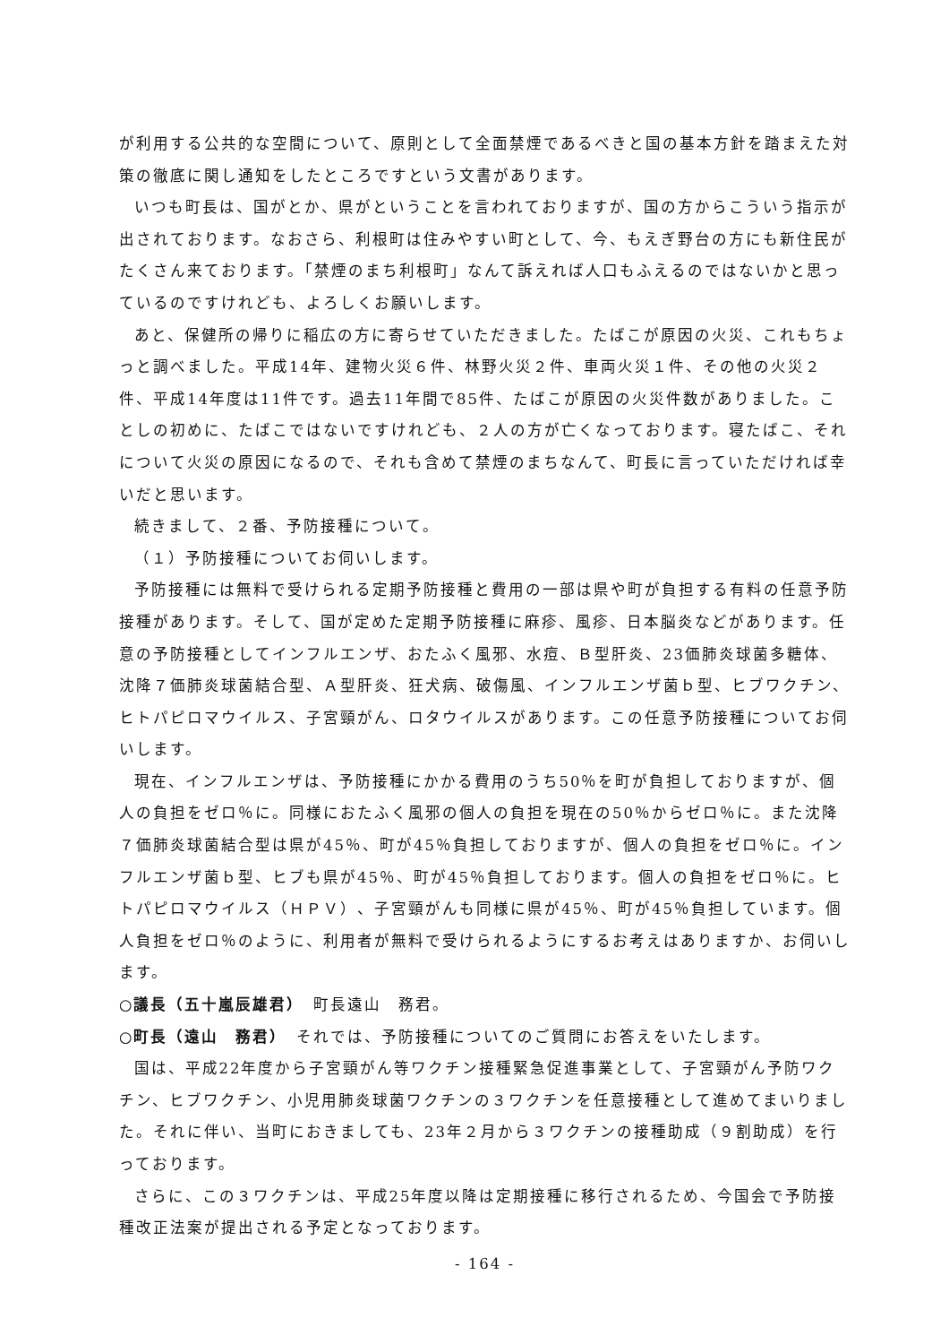が利用する公共的な空間について、原則として全面禁煙であるべきと国の基本方針を踏まえた対策の徹底に関し通知をしたところですという文書があります。
いつも町長は、国がとか、県がということを言われておりますが、国の方からこういう指示が出されております。なおさら、利根町は住みやすい町として、今、もえぎ野台の方にも新住民がたくさん来ております。「禁煙のまち利根町」なんて訴えれば人口もふえるのではないかと思っているのですけれども、よろしくお願いします。
あと、保健所の帰りに稲広の方に寄らせていただきました。たばこが原因の火災、これもちょっと調べました。平成14年、建物火災６件、林野火災２件、車両火災１件、その他の火災２件、平成14年度は11件です。過去11年間で85件、たばこが原因の火災件数がありました。ことしの初めに、たばこではないですけれども、２人の方が亡くなっております。寝たばこ、それについて火災の原因になるので、それも含めて禁煙のまちなんて、町長に言っていただければ幸いだと思います。
続きまして、２番、予防接種について。
（１）予防接種についてお伺いします。
予防接種には無料で受けられる定期予防接種と費用の一部は県や町が負担する有料の任意予防接種があります。そして、国が定めた定期予防接種に麻疹、風疹、日本脳炎などがあります。任意の予防接種としてインフルエンザ、おたふく風邪、水痘、Ｂ型肝炎、23価肺炎球菌多糖体、沈降７価肺炎球菌結合型、Ａ型肝炎、狂犬病、破傷風、インフルエンザ菌ｂ型、ヒブワクチン、ヒトパピロマウイルス、子宮頸がん、ロタウイルスがあります。この任意予防接種についてお伺いします。
現在、インフルエンザは、予防接種にかかる費用のうち50％を町が負担しておりますが、個人の負担をゼロ％に。同様におたふく風邪の個人の負担を現在の50％からゼロ％に。また沈降７価肺炎球菌結合型は県が45％、町が45％負担しておりますが、個人の負担をゼロ％に。インフルエンザ菌ｂ型、ヒブも県が45％、町が45％負担しております。個人の負担をゼロ％に。ヒトパピロマウイルス（ＨＰＶ）、子宮頸がんも同様に県が45％、町が45％負担しています。個人負担をゼロ％のように、利用者が無料で受けられるようにするお考えはありますか、お伺いします。
○議長（五十嵐辰雄君）　町長遠山　務君。
○町長（遠山　務君）　それでは、予防接種についてのご質問にお答えをいたします。
国は、平成22年度から子宮頸がん等ワクチン接種緊急促進事業として、子宮頸がん予防ワクチン、ヒブワクチン、小児用肺炎球菌ワクチンの３ワクチンを任意接種として進めてまいりました。それに伴い、当町におきましても、23年２月から３ワクチンの接種助成（９割助成）を行っております。
さらに、この３ワクチンは、平成25年度以降は定期接種に移行されるため、今国会で予防接種改正法案が提出される予定となっております。
- 164 -